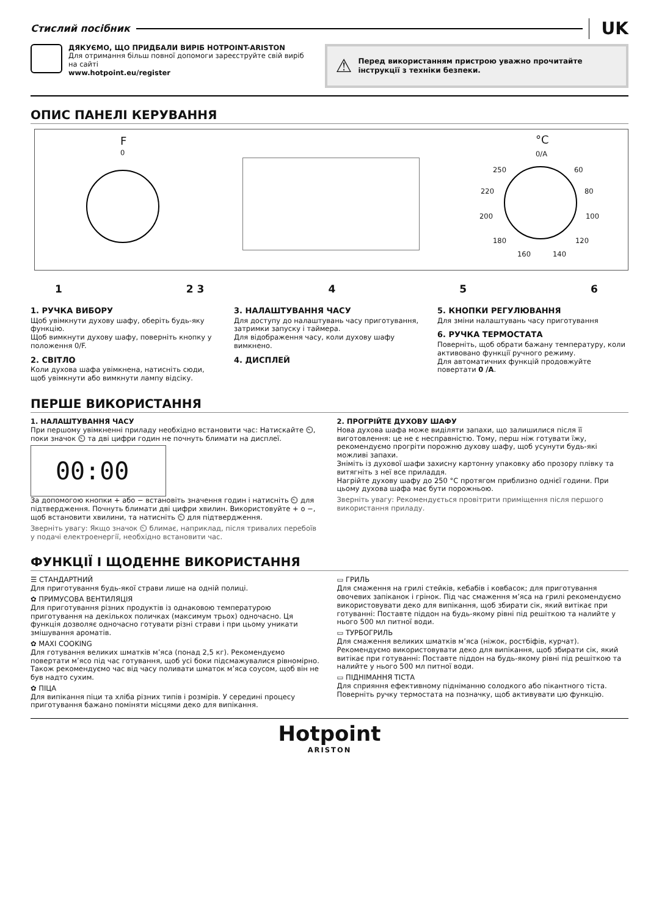Стислий посібник UK
ДЯКУЄМО, ЩО ПРИДБАЛИ ВИРІБ HOTPOINT-ARISTON
Для отримання більш повної допомоги зареєструйте свій виріб на сайті
www.hotpoint.eu/register
⚠ Перед використанням пристрою уважно прочитайте інструкції з техніки безпеки.
ОПИС ПАНЕЛІ КЕРУВАННЯ
F
0
°C
0/A
250 60
220 80
200 100
180 120
160 140
1 2 3 4 5 6
1. РУЧКА ВИБОРУ
Щоб увімкнути духову шафу, оберіть будь-яку функцію.
Щоб вимкнути духову шафу, поверніть кнопку у положення 0/F.
2. СВІТЛО
Коли духова шафа увімкнена, натисніть сюди, щоб увімкнути або вимкнути лампу відсіку.
3. НАЛАШТУВАННЯ ЧАСУ
Для доступу до налаштувань часу приготування, затримки запуску і таймера.
Для відображення часу, коли духову шафу вимкнено.
4. ДИСПЛЕЙ
5. КНОПКИ РЕГУЛЮВАННЯ
Для зміни налаштувань часу приготування
6. РУЧКА ТЕРМОСТАТА
Поверніть, щоб обрати бажану температуру, коли активовано функції ручного режиму.
Для автоматичних функцій продовжуйте повертати 0 /A.
ПЕРШЕ ВИКОРИСТАННЯ
1. НАЛАШТУВАННЯ ЧАСУ
При першому увімкненні приладу необхідно встановити час: Натискайте ⏲, поки значок ⏲ та дві цифри годин не почнуть блимати на дисплеї.
00:00
За допомогою кнопки + або − встановіть значення годин і натисніть ⏲ для підтвердження. Почнуть блимати дві цифри хвилин. Використовуйте + о −, щоб встановити хвилини, та натисніть ⏲ для підтвердження.
Зверніть увагу: Якщо значок ⏲ блимає, наприклад, після тривалих перебоїв у подачі електроенергії, необхідно встановити час.
2. ПРОГРІЙТЕ ДУХОВУ ШАФУ
Нова духова шафа може виділяти запахи, що залишилися після її виготовлення: це не є несправністю. Тому, перш ніж готувати їжу, рекомендуємо прогріти порожню духову шафу, щоб усунути будь-які можливі запахи.
Зніміть із духової шафи захисну картонну упаковку або прозору плівку та витягніть з неї все приладдя.
Нагрійте духову шафу до 250 °C протягом приблизно однієї години. При цьому духова шафа має бути порожньою.
Зверніть увагу: Рекомендується провітрити приміщення після першого використання приладу.
ФУНКЦІЇ І ЩОДЕННЕ ВИКОРИСТАННЯ
☰ СТАНДАРТНИЙ
Для приготування будь-якої страви лише на одній полиці.
✿ ПРИМУСОВА ВЕНТИЛЯЦІЯ
Для приготування різних продуктів із однаковою температурою приготування на декількох поличках (максимум трьох) одночасно. Ця функція дозволяє одночасно готувати різні страви і при цьому уникати змішування ароматів.
✿ MAXI COOKING
Для готування великих шматків м’яса (понад 2,5 кг). Рекомендуємо повертати м’ясо під час готування, щоб усі боки підсмажувалися рівномірно. Також рекомендуємо час від часу поливати шматок м’яса соусом, щоб він не був надто сухим.
✿ ПІЦА
Для випікання піци та хліба різних типів і розмірів. У середині процесу приготування бажано поміняти місцями деко для випікання.
▭ ГРИЛЬ
Для смаження на грилі стейків, кебабів і ковбасок; для приготування овочевих запіканок і грінок. Під час смаження м’яса на грилі рекомендуємо використовувати деко для випікання, щоб збирати сік, який витікає при готуванні: Поставте піддон на будь-якому рівні під решіткою та налийте у нього 500 мл питної води.
▭ ТУРБОГРИЛЬ
Для смаження великих шматків м’яса (ніжок, ростбіфів, курчат). Рекомендуємо використовувати деко для випікання, щоб збирати сік, який витікає при готуванні: Поставте піддон на будь-якому рівні під решіткою та налийте у нього 500 мл питної води.
▭ ПІДНІМАННЯ ТІСТА
Для сприяння ефективному підніманню солодкого або пікантного тіста. Поверніть ручку термостата на позначку, щоб активувати цю функцію.
Hotpoint
ARISTON